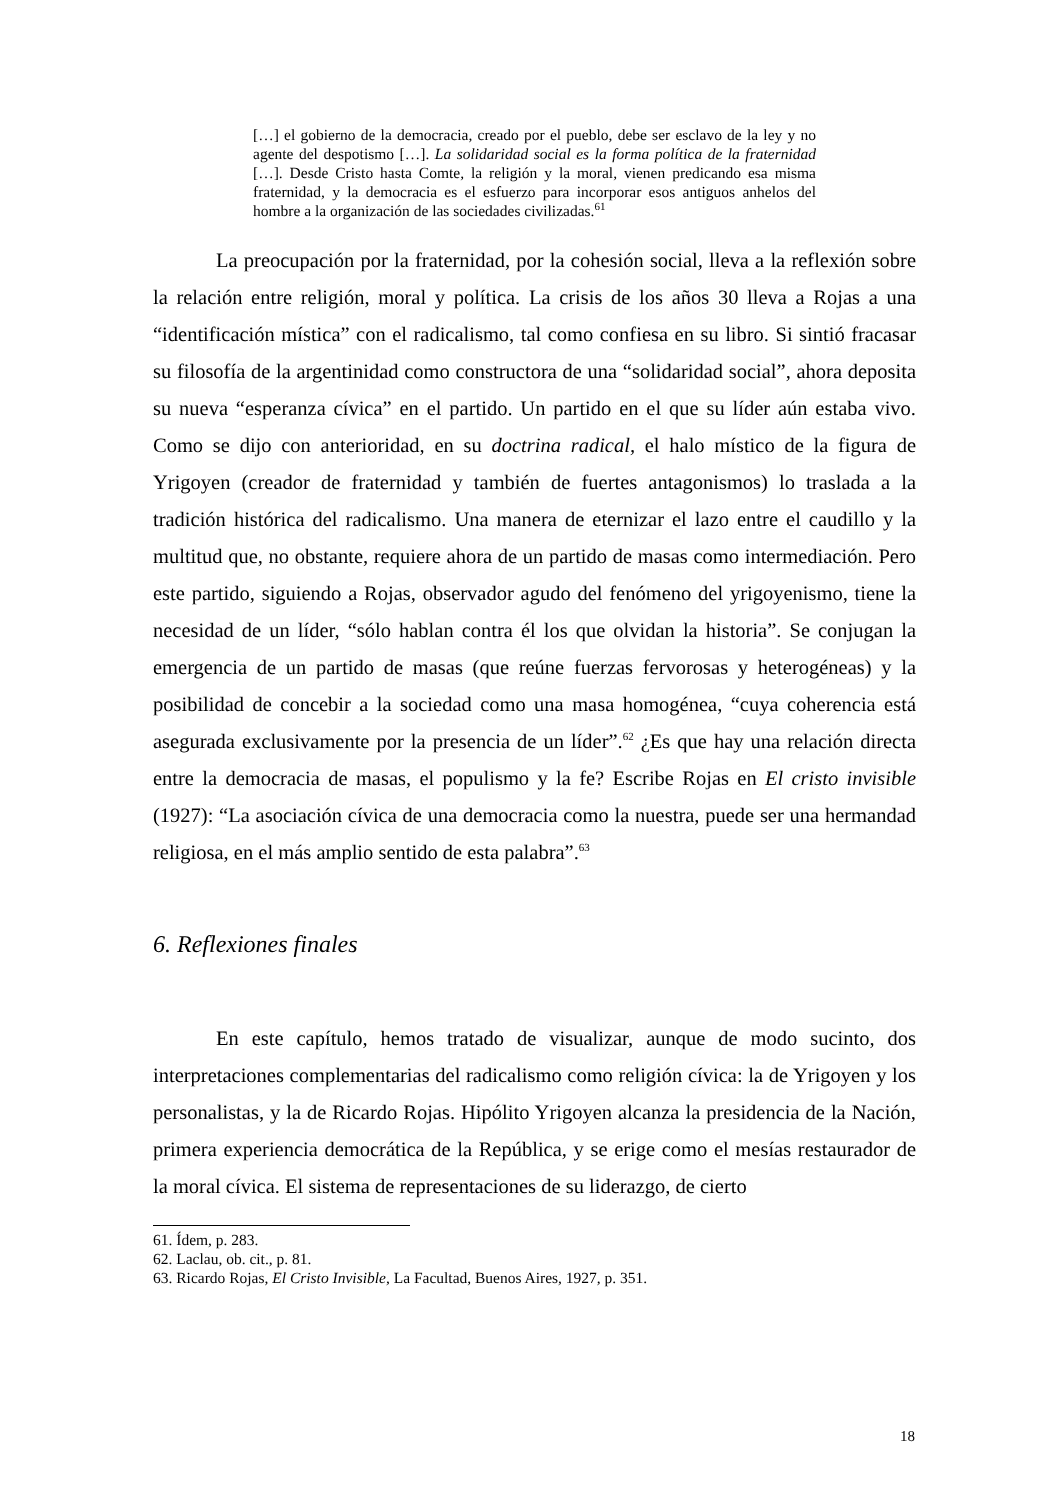[…] el gobierno de la democracia, creado por el pueblo, debe ser esclavo de la ley y no agente del despotismo […]. La solidaridad social es la forma política de la fraternidad […]. Desde Cristo hasta Comte, la religión y la moral, vienen predicando esa misma fraternidad, y la democracia es el esfuerzo para incorporar esos antiguos anhelos del hombre a la organización de las sociedades civilizadas.<sup>61</sup>
La preocupación por la fraternidad, por la cohesión social, lleva a la reflexión sobre la relación entre religión, moral y política. La crisis de los años 30 lleva a Rojas a una “identificación mística” con el radicalismo, tal como confiesa en su libro. Si sintió fracasar su filosofía de la argentinidad como constructora de una “solidaridad social”, ahora deposita su nueva “esperanza cívica” en el partido. Un partido en el que su líder aún estaba vivo. Como se dijo con anterioridad, en su doctrina radical, el halo místico de la figura de Yrigoyen (creador de fraternidad y también de fuertes antagonismos) lo traslada a la tradición histórica del radicalismo. Una manera de eternizar el lazo entre el caudillo y la multitud que, no obstante, requiere ahora de un partido de masas como intermediación. Pero este partido, siguiendo a Rojas, observador agudo del fenómeno del yrigoyenismo, tiene la necesidad de un líder, “sólo hablan contra él los que olvidan la historia”. Se conjugan la emergencia de un partido de masas (que reúne fuerzas fervorosas y heterogéneas) y la posibilidad de concebir a la sociedad como una masa homogénea, “cuya coherencia está asegurada exclusivamente por la presencia de un líder”.<sup>62</sup> ¿Es que hay una relación directa entre la democracia de masas, el populismo y la fe? Escribe Rojas en El cristo invisible (1927): “La asociación cívica de una democracia como la nuestra, puede ser una hermandad religiosa, en el más amplio sentido de esta palabra”.<sup>63</sup>
6. Reflexiones finales
En este capítulo, hemos tratado de visualizar, aunque de modo sucinto, dos interpretaciones complementarias del radicalismo como religión cívica: la de Yrigoyen y los personalistas, y la de Ricardo Rojas. Hipólito Yrigoyen alcanza la presidencia de la Nación, primera experiencia democrática de la República, y se erige como el mesías restaurador de la moral cívica. El sistema de representaciones de su liderazgo, de cierto
61. Ídem, p. 283.
62. Laclau, ob. cit., p. 81.
63. Ricardo Rojas, El Cristo Invisible, La Facultad, Buenos Aires, 1927, p. 351.
18